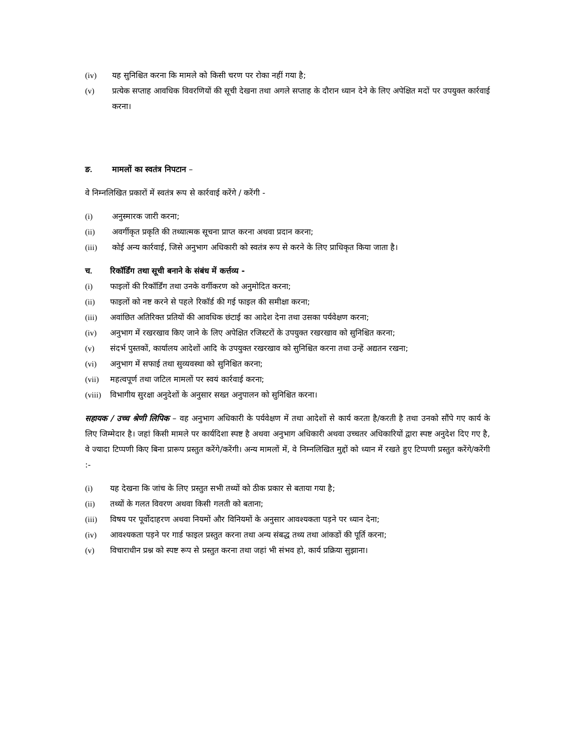(iv) यह सुनिश्चित करना कि मामले को किसी चरण पर रोका नहीं गया है;
(v) प्रत्येक सप्ताह आवधिक विवरणियों की सूची देखना तथा अगले सप्ताह के दौरान ध्यान देने के लिए अपेक्षित मदों पर उपयुक्त कार्रवाई करना।
ङ. मामलों का स्वतंत्र निपटान –
वे निम्नलिखित प्रकारों में स्वतंत्र रूप से कार्रवाई करेंगे / करेंगी -
(i) अनुस्मारक जारी करना;
(ii) अवर्गीकृत प्रकृति की तथ्यात्मक सूचना प्राप्त करना अथवा प्रदान करना;
(iii) कोई अन्य कार्रवाई, जिसे अनुभाग अधिकारी को स्वतंत्र रूप से करने के लिए प्राधिकृत किया जाता है।
च. रिकॉर्डिंग तथा सूची बनाने के संबंध में कर्त्तव्य -
(i) फाइलों की रिकॉर्डिंग तथा उनके वर्गीकरण को अनुमोदित करना;
(ii) फाइलों को नष्ट करने से पहले रिकॉर्ड की गई फाइल की समीक्षा करना;
(iii) अवांछित अतिरिक्त प्रतियों की आवधिक छंटाई का आदेश देना तथा उसका पर्यवेक्षण करना;
(iv) अनुभाग में रखरखाव किए जाने के लिए अपेक्षित रजिस्टरों के उपयुक्त रखरखाव को सुनिश्चित करना;
(v) संदर्भ पुस्तकों, कार्यालय आदेशों आदि के उपयुक्त रखरखाव को सुनिश्चित करना तथा उन्हें अद्यतन रखना;
(vi) अनुभाग में सफाई तथा सुव्यवस्था को सुनिश्चित करना;
(vii) महत्वपूर्ण तथा जटिल मामलों पर स्वयं कार्रवाई करना;
(viii) विभागीय सुरक्षा अनुदेशों के अनुसार सख्त अनुपालन को सुनिश्चित करना।
सहायक / उच्च श्रेणी लिपिक – वह अनुभाग अधिकारी के पर्यवेक्षण में तथा आदेशों से कार्य करता है/करती है तथा उनको सौंपे गए कार्य के लिए जिम्मेदार है। जहां किसी मामले पर कार्यदिशा स्पष्ट है अथवा अनुभाग अधिकारी अथवा उच्चतर अधिकारियों द्वारा स्पष्ट अनुदेश दिए गए है, वे ज्यादा टिप्पणी किए बिना प्रारूप प्रस्तुत करेंगे/करेंगी। अन्य मामलों में, वे निम्नलिखित मुद्दों को ध्यान में रखते हुए टिप्पणी प्रस्तुत करेंगे/करेंगी :-
(i) यह देखना कि जांच के लिए प्रस्तुत सभी तथ्यों को ठीक प्रकार से बताया गया है;
(ii) तथ्यों के गलत विवरण अथवा किसी गलती को बताना;
(iii) विषय पर पूर्वोदाहरण अथवा नियमों और विनियमों के अनुसार आवश्यकता पड़ने पर ध्यान देना;
(iv) आवश्यकता पड़ने पर गार्ड फाइल प्रस्तुत करना तथा अन्य संबद्ध तथ्य तथा आंकडों की पूर्ति करना;
(v) विचाराधीन प्रश्न को स्पष्ट रूप से प्रस्तुत करना तथा जहां भी संभव हो, कार्य प्रक्रिया सुझाना।